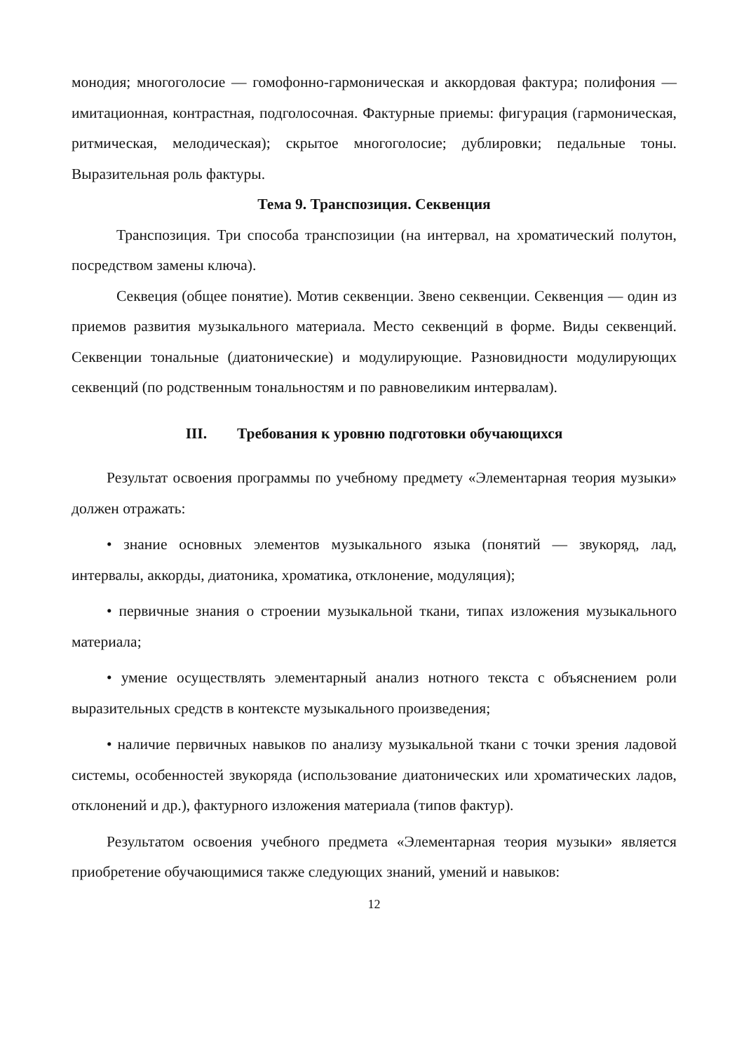монодия; многоголосие — гомофонно-гармоническая и аккордовая фактура; полифония — имитационная, контрастная, подголосочная. Фактурные приемы: фигурация (гармоническая, ритмическая, мелодическая); скрытое многоголосие; дублировки; педальные тоны. Выразительная роль фактуры.
Тема 9. Транспозиция. Секвенция
Транспозиция. Три способа транспозиции (на интервал, на хроматический полутон, посредством замены ключа).
Секвеция (общее понятие). Мотив секвенции. Звено секвенции. Секвенция — один из приемов развития музыкального материала. Место секвенций в форме. Виды секвенций. Секвенции тональные (диатонические) и модулирующие. Разновидности модулирующих секвенций (по родственным тональностям и по равновеликим интервалам).
III. Требования к уровню подготовки обучающихся
Результат освоения программы по учебному предмету «Элементарная теория музыки» должен отражать:
• знание основных элементов музыкального языка (понятий — звукоряд, лад, интервалы, аккорды, диатоника, хроматика, отклонение, модуляция);
• первичные знания о строении музыкальной ткани, типах изложения музыкального материала;
• умение осуществлять элементарный анализ нотного текста с объяснением роли выразительных средств в контексте музыкального произведения;
• наличие первичных навыков по анализу музыкальной ткани с точки зрения ладовой системы, особенностей звукоряда (использование диатонических или хроматических ладов, отклонений и др.), фактурного изложения материала (типов фактур).
Результатом освоения учебного предмета «Элементарная теория музыки» является приобретение обучающимися также следующих знаний, умений и навыков:
12